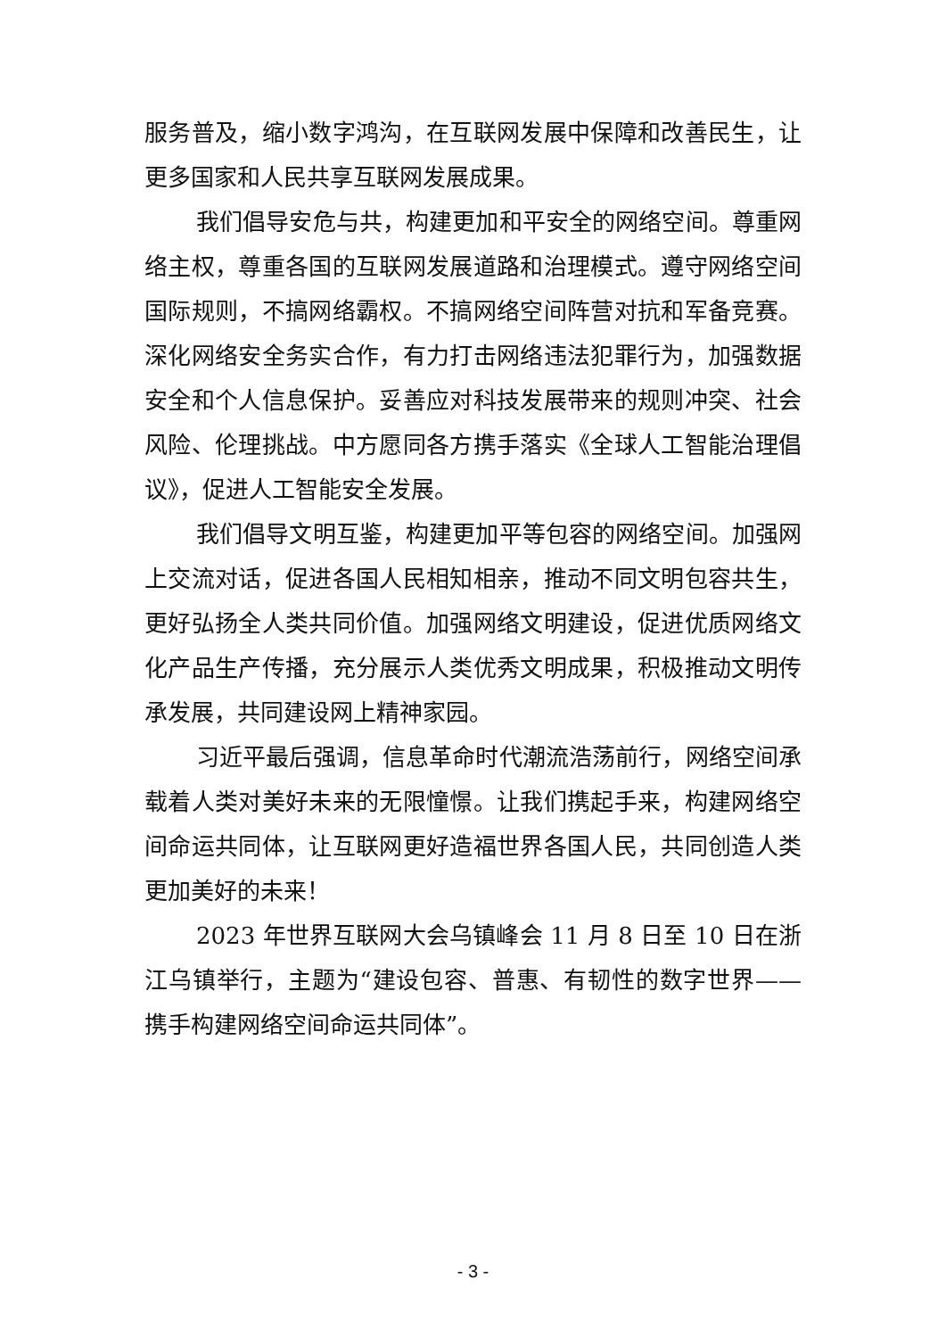服务普及，缩小数字鸿沟，在互联网发展中保障和改善民生，让更多国家和人民共享互联网发展成果。
我们倡导安危与共，构建更加和平安全的网络空间。尊重网络主权，尊重各国的互联网发展道路和治理模式。遵守网络空间国际规则，不搞网络霸权。不搞网络空间阵营对抗和军备竞赛。深化网络安全务实合作，有力打击网络违法犯罪行为，加强数据安全和个人信息保护。妥善应对科技发展带来的规则冲突、社会风险、伦理挑战。中方愿同各方携手落实《全球人工智能治理倡议》，促进人工智能安全发展。
我们倡导文明互鉴，构建更加平等包容的网络空间。加强网上交流对话，促进各国人民相知相亲，推动不同文明包容共生，更好弘扬全人类共同价值。加强网络文明建设，促进优质网络文化产品生产传播，充分展示人类优秀文明成果，积极推动文明传承发展，共同建设网上精神家园。
习近平最后强调，信息革命时代潮流浩荡前行，网络空间承载着人类对美好未来的无限憧憬。让我们携起手来，构建网络空间命运共同体，让互联网更好造福世界各国人民，共同创造人类更加美好的未来！
2023 年世界互联网大会乌镇峰会 11 月 8 日至 10 日在浙江乌镇举行，主题为“建设包容、普惠、有韧性的数字世界——携手构建网络空间命运共同体”。
- 3 -